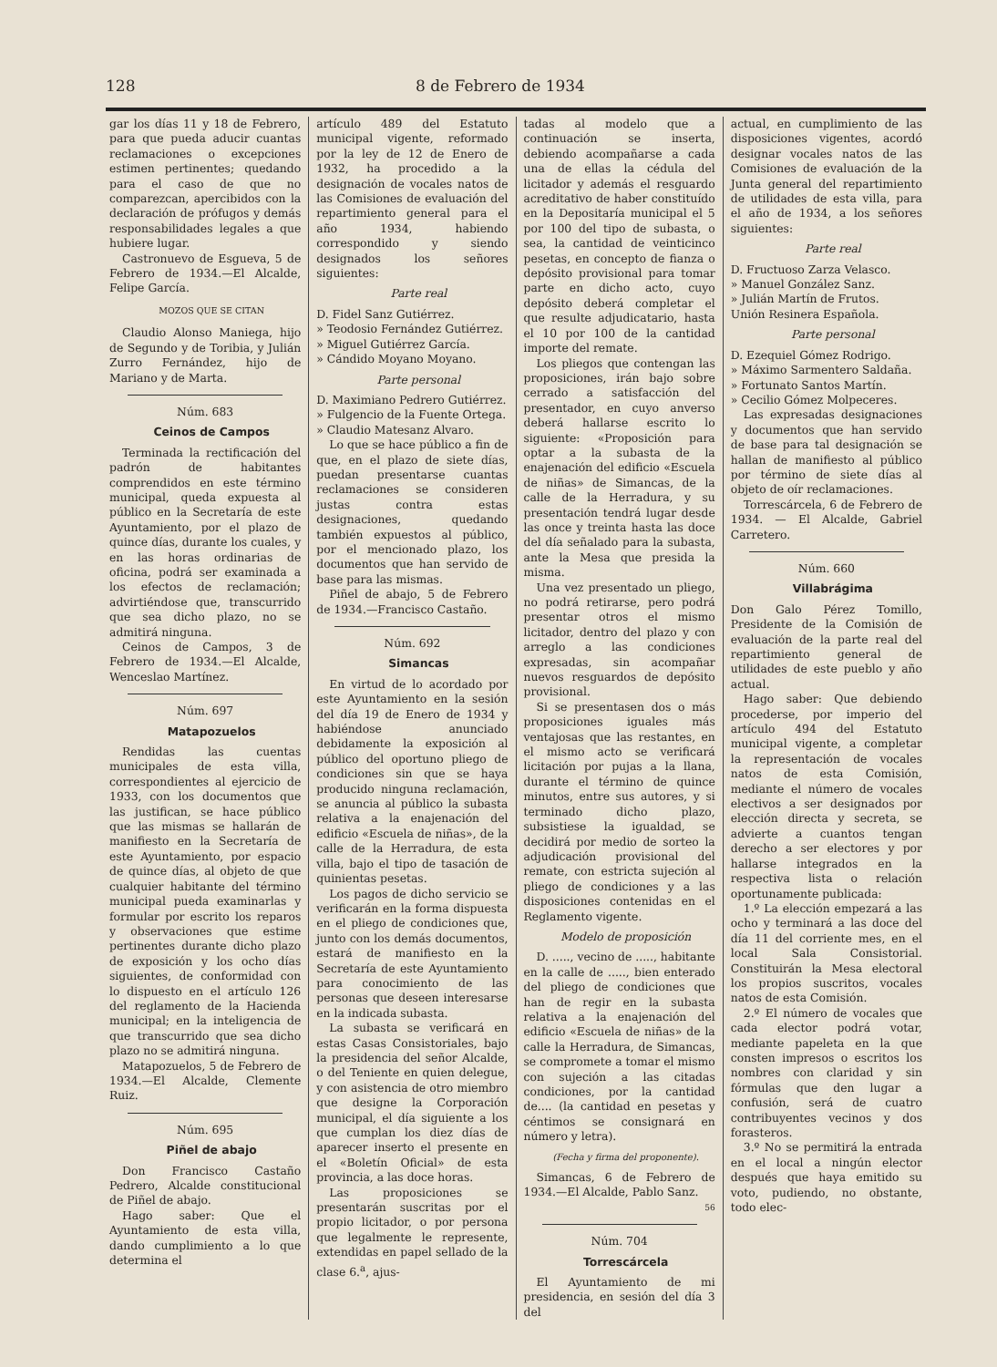128 8 de Febrero de 1934
gar los días 11 y 18 de Febrero, para que pueda aducir cuantas reclamaciones o excepciones estimen pertinentes; quedando para el caso de que no comparezcan, apercibidos con la declaración de prófugos y demás responsabilidades legales a que hubiere lugar.
Castronuevo de Esgueva, 5 de Febrero de 1934.—El Alcalde, Felipe García.
MOZOS QUE SE CITAN
Claudio Alonso Maniega, hijo de Segundo y de Toribia, y Julián Zurro Fernández, hijo de Mariano y de Marta.
Núm. 683
Ceinos de Campos
Terminada la rectificación del padrón de habitantes comprendidos en este término municipal, queda expuesta al público en la Secretaría de este Ayuntamiento, por el plazo de quince días, durante los cuales, y en las horas ordinarias de oficina, podrá ser examinada a los efectos de reclamación; advirtiéndose que, transcurrido que sea dicho plazo, no se admitirá ninguna.
Ceinos de Campos, 3 de Febrero de 1934.—El Alcalde, Wenceslao Martínez.
Núm. 697
Matapozuelos
Rendidas las cuentas municipales de esta villa, correspondientes al ejercicio de 1933, con los documentos que las justifican, se hace público que las mismas se hallarán de manifiesto en la Secretaría de este Ayuntamiento, por espacio de quince días, al objeto de que cualquier habitante del término municipal pueda examinarlas y formular por escrito los reparos y observaciones que estime pertinentes durante dicho plazo de exposición y los ocho días siguientes, de conformidad con lo dispuesto en el artículo 126 del reglamento de la Hacienda municipal; en la inteligencia de que transcurrido que sea dicho plazo no se admitirá ninguna.
Matapozuelos, 5 de Febrero de 1934.—El Alcalde, Clemente Ruiz.
Núm. 695
Piñel de abajo
Don Francisco Castaño Pedrero, Alcalde constitucional de Piñel de abajo.
Hago saber: Que el Ayuntamiento de esta villa, dando cumplimiento a lo que determina el
artículo 489 del Estatuto municipal vigente, reformado por la ley de 12 de Enero de 1932, ha procedido a la designación de vocales natos de las Comisiones de evaluación del repartimiento general para el año 1934, habiendo correspondido y siendo designados los señores siguientes:
Parte real
D. Fidel Sanz Gutiérrez.
» Teodosio Fernández Gutiérrez.
» Miguel Gutiérrez García.
» Cándido Moyano Moyano.
Parte personal
D. Maximiano Pedrero Gutiérrez.
» Fulgencio de la Fuente Ortega.
» Claudio Matesanz Alvaro.
Lo que se hace público a fin de que, en el plazo de siete días, puedan presentarse cuantas reclamaciones se consideren justas contra estas designaciones, quedando también expuestos al público, por el mencionado plazo, los documentos que han servido de base para las mismas.
Piñel de abajo, 5 de Febrero de 1934.—Francisco Castaño.
Núm. 692
Simancas
En virtud de lo acordado por este Ayuntamiento en la sesión del día 19 de Enero de 1934 y habiéndose anunciado debidamente la exposición al público del oportuno pliego de condiciones sin que se haya producido ninguna reclamación, se anuncia al público la subasta relativa a la enajenación del edificio «Escuela de niñas», de la calle de la Herradura, de esta villa, bajo el tipo de tasación de quinientas pesetas.
Los pagos de dicho servicio se verificarán en la forma dispuesta en el pliego de condiciones que, junto con los demás documentos, estará de manifiesto en la Secretaría de este Ayuntamiento para conocimiento de las personas que deseen interesarse en la indicada subasta.
La subasta se verificará en estas Casas Consistoriales, bajo la presidencia del señor Alcalde, o del Teniente en quien delegue, y con asistencia de otro miembro que designe la Corporación municipal, el día siguiente a los que cumplan los diez días de aparecer inserto el presente en el «Boletín Oficial» de esta provincia, a las doce horas.
Las proposiciones se presentarán suscritas por el propio licitador, o por persona que legalmente le represente, extendidas en papel sellado de la clase 6.<sup>a</sup>, ajus-
tadas al modelo que a continuación se inserta, debiendo acompañarse a cada una de ellas la cédula del licitador y además el resguardo acreditativo de haber constituído en la Depositaría municipal el 5 por 100 del tipo de subasta, o sea, la cantidad de veinticinco pesetas, en concepto de fianza o depósito provisional para tomar parte en dicho acto, cuyo depósito deberá completar el que resulte adjudicatario, hasta el 10 por 100 de la cantidad importe del remate.
Los pliegos que contengan las proposiciones, irán bajo sobre cerrado a satisfacción del presentador, en cuyo anverso deberá hallarse escrito lo siguiente: «Proposición para optar a la subasta de la enajenación del edificio «Escuela de niñas» de Simancas, de la calle de la Herradura, y su presentación tendrá lugar desde las once y treinta hasta las doce del día señalado para la subasta, ante la Mesa que presida la misma.
Una vez presentado un pliego, no podrá retirarse, pero podrá presentar otros el mismo licitador, dentro del plazo y con arreglo a las condiciones expresadas, sin acompañar nuevos resguardos de depósito provisional.
Si se presentasen dos o más proposiciones iguales más ventajosas que las restantes, en el mismo acto se verificará licitación por pujas a la llana, durante el término de quince minutos, entre sus autores, y si terminado dicho plazo, subsistiese la igualdad, se decidirá por medio de sorteo la adjudicación provisional del remate, con estricta sujeción al pliego de condiciones y a las disposiciones contenidas en el Reglamento vigente.
Modelo de proposición
D. ....., vecino de ....., habitante en la calle de ....., bien enterado del pliego de condiciones que han de regir en la subasta relativa a la enajenación del edificio «Escuela de niñas» de la calle la Herradura, de Simancas, se compromete a tomar el mismo con sujeción a las citadas condiciones, por la cantidad de.... (la cantidad en pesetas y céntimos se consignará en número y letra).
(Fecha y firma del proponente).
Simancas, 6 de Febrero de 1934.—El Alcalde, Pablo Sanz.
56
Núm. 704
Torrescárcela
El Ayuntamiento de mi presidencia, en sesión del día 3 del
actual, en cumplimiento de las disposiciones vigentes, acordó designar vocales natos de las Comisiones de evaluación de la Junta general del repartimiento de utilidades de esta villa, para el año de 1934, a los señores siguientes:
Parte real
D. Fructuoso Zarza Velasco.
» Manuel González Sanz.
» Julián Martín de Frutos.
Unión Resinera Española.
Parte personal
D. Ezequiel Gómez Rodrigo.
» Máximo Sarmentero Saldaña.
» Fortunato Santos Martín.
» Cecilio Gómez Molpeceres.
Las expresadas designaciones y documentos que han servido de base para tal designación se hallan de manifiesto al público por término de siete días al objeto de oír reclamaciones.
Torrescárcela, 6 de Febrero de 1934. — El Alcalde, Gabriel Carretero.
Núm. 660
Villabrágima
Don Galo Pérez Tomillo, Presidente de la Comisión de evaluación de la parte real del repartimiento general de utilidades de este pueblo y año actual.
Hago saber: Que debiendo procederse, por imperio del artículo 494 del Estatuto municipal vigente, a completar la representación de vocales natos de esta Comisión, mediante el número de vocales electivos a ser designados por elección directa y secreta, se advierte a cuantos tengan derecho a ser electores y por hallarse integrados en la respectiva lista o relación oportunamente publicada:
1.º La elección empezará a las ocho y terminará a las doce del día 11 del corriente mes, en el local Sala Consistorial. Constituirán la Mesa electoral los propios suscritos, vocales natos de esta Comisión.
2.º El número de vocales que cada elector podrá votar, mediante papeleta en la que consten impresos o escritos los nombres con claridad y sin fórmulas que den lugar a confusión, será de cuatro contribuyentes vecinos y dos forasteros.
3.º No se permitirá la entrada en el local a ningún elector después que haya emitido su voto, pudiendo, no obstante, todo elec-